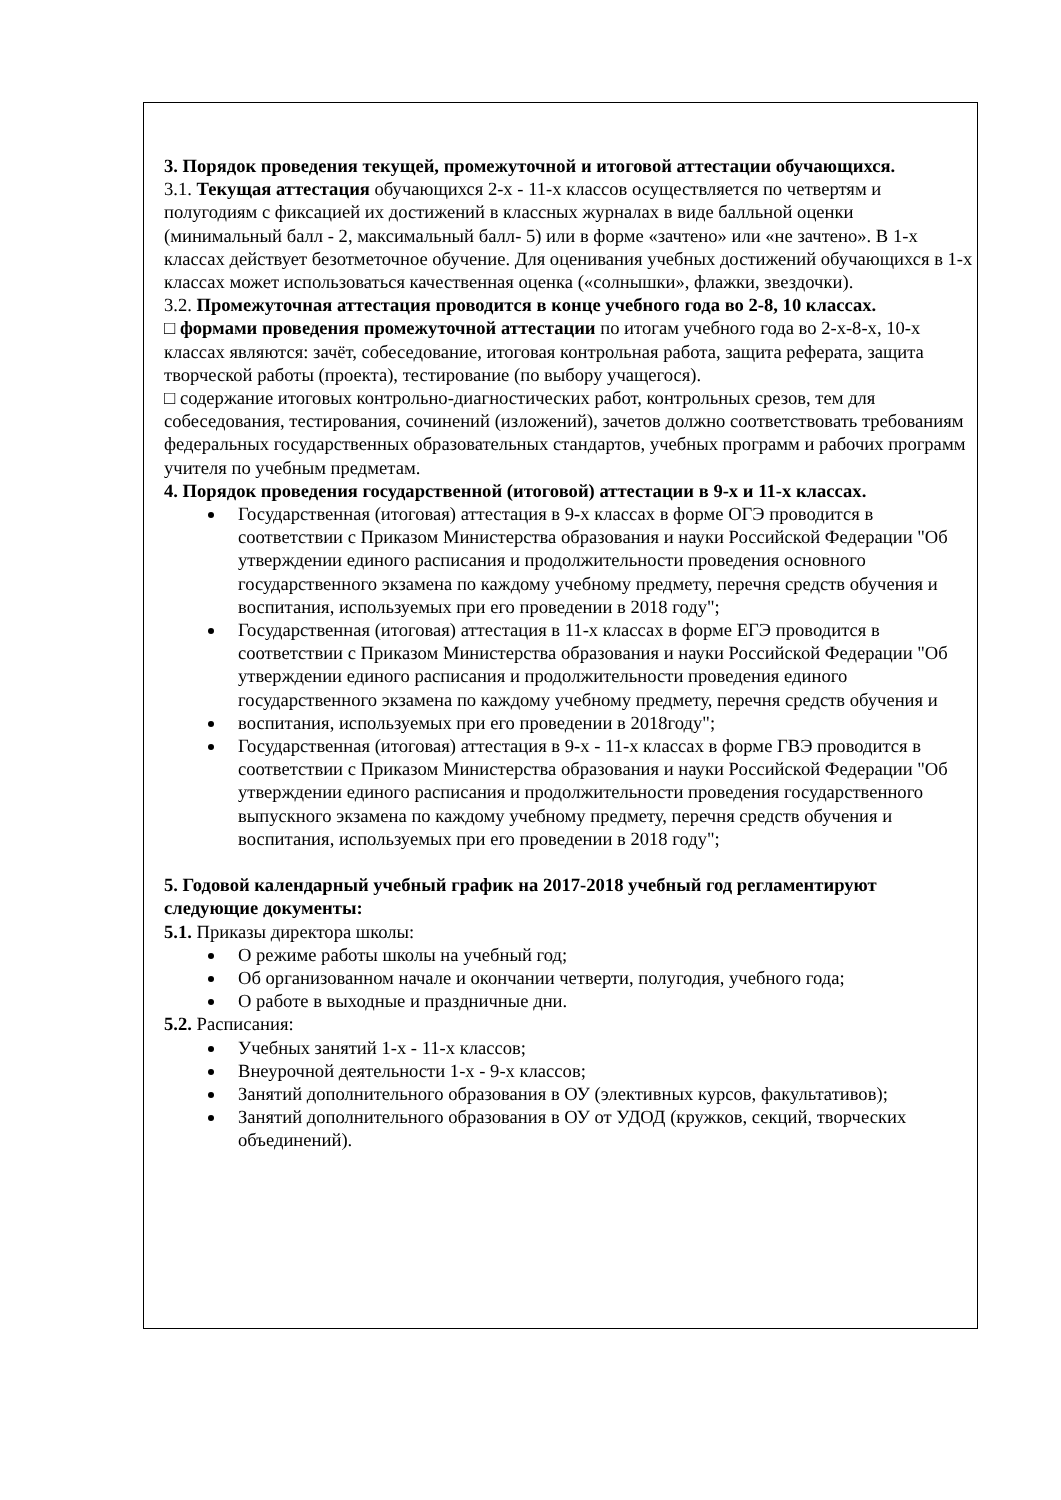3. Порядок проведения текущей, промежуточной и итоговой аттестации обучающихся.
3.1. Текущая аттестация обучающихся 2-х - 11-х классов осуществляется по четвертям и полугодиям с фиксацией их достижений в классных журналах в виде балльной оценки (минимальный балл - 2, максимальный балл- 5) или в форме «зачтено» или «не зачтено». В 1-х классах действует безотметочное обучение. Для оценивания учебных достижений обучающихся в 1-х классах может использоваться качественная оценка («солнышки», флажки, звездочки).
3.2. Промежуточная аттестация проводится в конце учебного года во 2-8, 10 классах.
□ формами проведения промежуточной аттестации по итогам учебного года во 2-х-8-х, 10-х классах являются: зачёт, собеседование, итоговая контрольная работа, защита реферата, защита творческой работы (проекта), тестирование (по выбору учащегося).
□ содержание итоговых контрольно-диагностических работ, контрольных срезов, тем для собеседования, тестирования, сочинений (изложений), зачетов должно соответствовать требованиям федеральных государственных образовательных стандартов, учебных программ и рабочих программ учителя по учебным предметам.
4. Порядок проведения государственной (итоговой) аттестации в 9-х и 11-х классах.
Государственная (итоговая) аттестация в 9-х классах в форме ОГЭ проводится в соответствии с Приказом Министерства образования и науки Российской Федерации "Об утверждении единого расписания и продолжительности проведения основного государственного экзамена по каждому учебному предмету, перечня средств обучения и воспитания, используемых при его проведении в 2018 году";
Государственная (итоговая) аттестация в 11-х классах в форме ЕГЭ проводится в соответствии с Приказом Министерства образования и науки Российской Федерации "Об утверждении единого расписания и продолжительности проведения единого государственного экзамена по каждому учебному предмету, перечня средств обучения и
воспитания, используемых при его проведении в 2018году";
Государственная (итоговая) аттестация в 9-х - 11-х классах в форме ГВЭ проводится в соответствии с Приказом Министерства образования и науки Российской Федерации "Об утверждении единого расписания и продолжительности проведения государственного выпускного экзамена по каждому учебному предмету, перечня средств обучения и воспитания, используемых при его проведении в 2018 году";
5. Годовой календарный учебный график на 2017-2018 учебный год регламентируют следующие документы:
5.1. Приказы директора школы:
О режиме работы школы на учебный год;
Об организованном начале и окончании четверти, полугодия, учебного года;
О работе в выходные и праздничные дни.
5.2. Расписания:
Учебных занятий 1-х - 11-х классов;
Внеурочной деятельности 1-х - 9-х классов;
Занятий дополнительного образования в ОУ (элективных курсов, факультативов);
Занятий дополнительного образования в ОУ от УДОД (кружков, секций, творческих объединений).